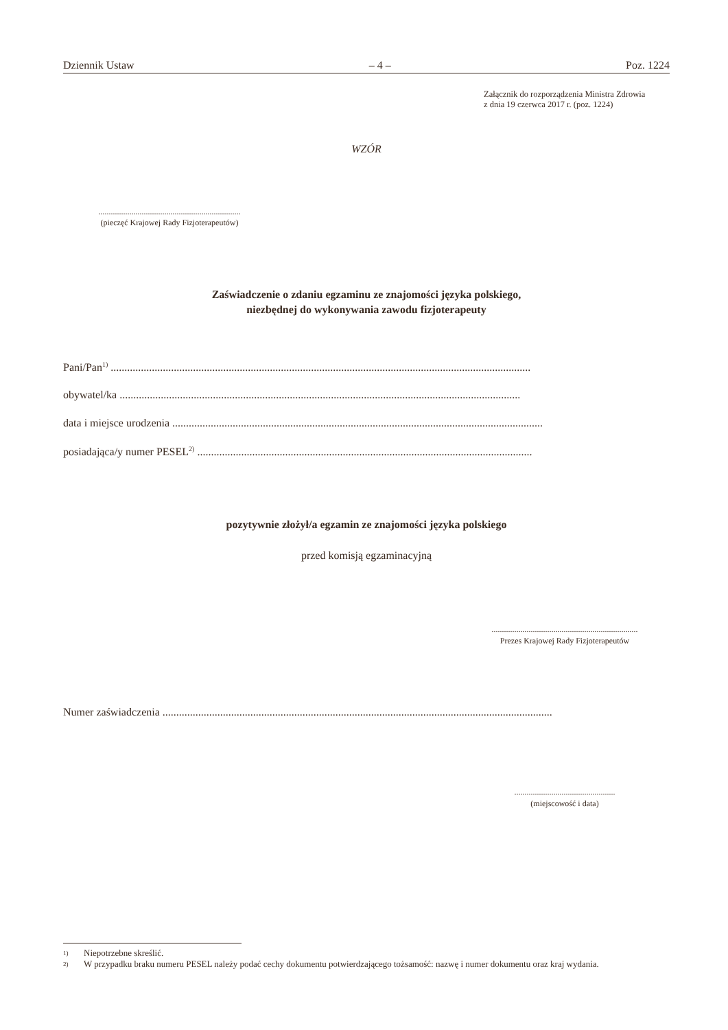Dziennik Ustaw – 4 – Poz. 1224
Załącznik do rozporządzenia Ministra Zdrowia
z dnia 19 czerwca 2017 r. (poz. 1224)
WZÓR
.....................................................................
(pieczęć Krajowej Rady Fizjoterapeutów)
Zaświadczenie o zdaniu egzaminu ze znajomości języka polskiego,
niezbędnej do wykonywania zawodu fizjoterapeuty
Pani/Pan<sup>1)</sup> .........................................................................................................................................................
obywatel/ka ..................................................................................................................................................
data i miejsce urodzenia .......................................................................................................................................
posiadająca/y numer PESEL<sup>2)</sup> ..........................................................................................................................
pozytywnie złożył/a egzamin ze znajomości języka polskiego
przed komisją egzaminacyjną
.......................................................................
Prezes Krajowej Rady Fizjoterapeutów
Numer zaświadczenia ..............................................................................................................................................
.................................................
(miejscowość i data)
1) Niepotrzebne skreślić.
2) W przypadku braku numeru PESEL należy podać cechy dokumentu potwierdzającego tożsamość: nazwę i numer dokumentu oraz kraj wydania.